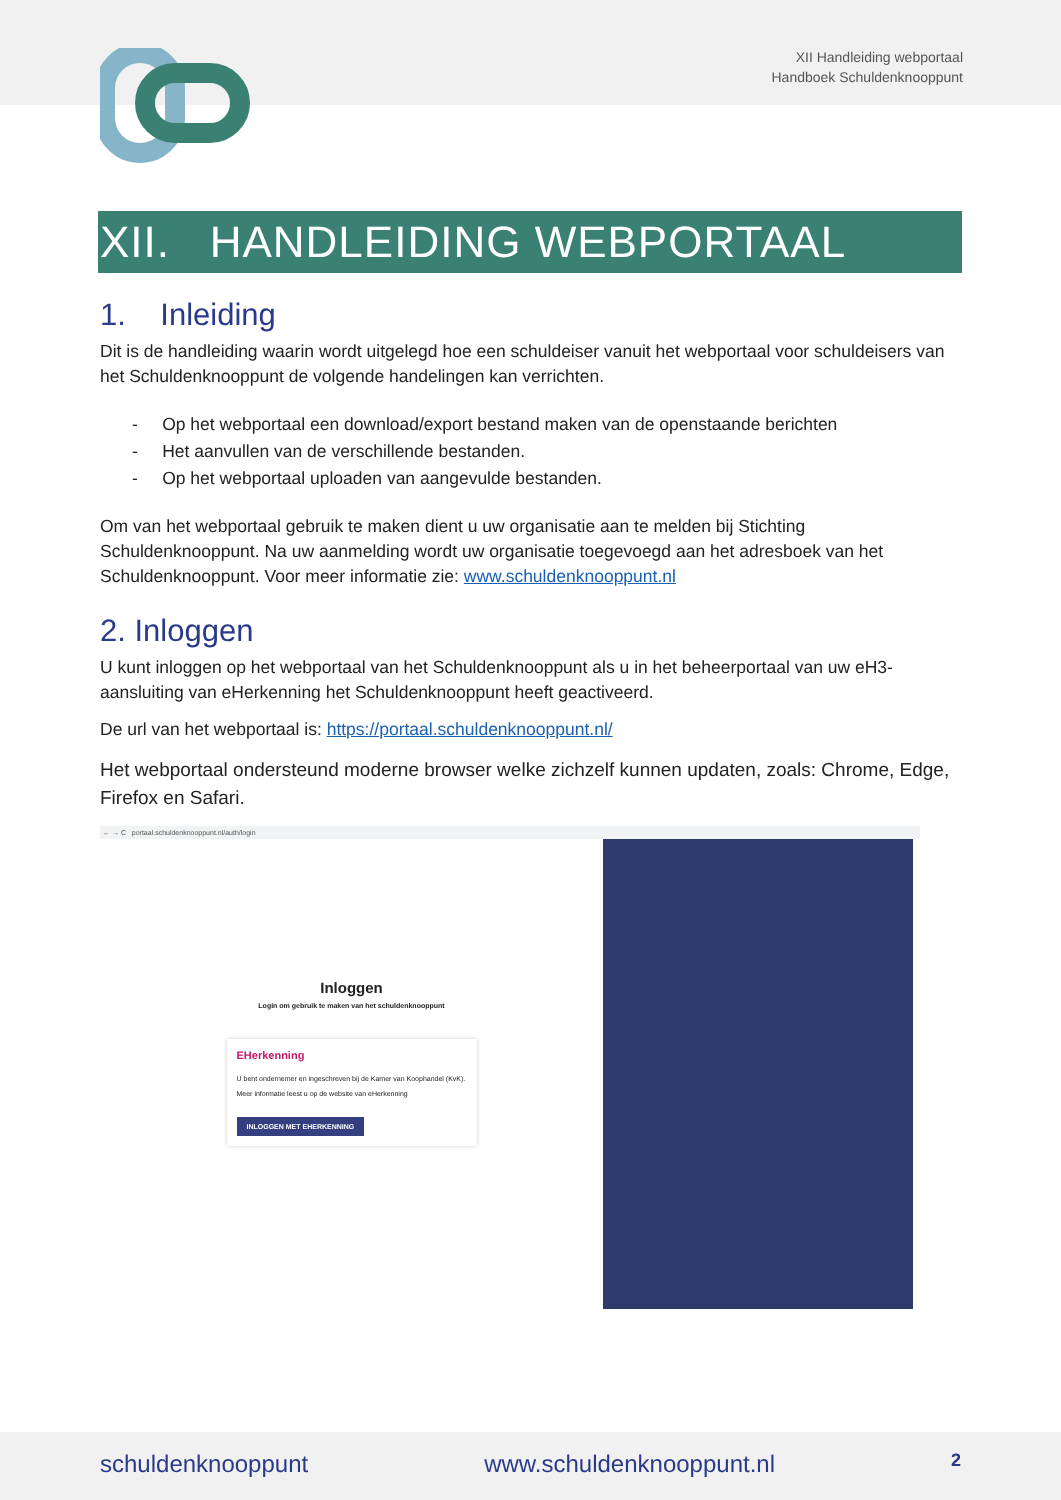XII Handleiding webportaal
Handboek Schuldenknooppunt
XII. HANDLEIDING WEBPORTAAL
1. Inleiding
Dit is de handleiding waarin wordt uitgelegd hoe een schuldeiser vanuit het webportaal voor schuldeisers van het Schuldenknooppunt de volgende handelingen kan verrichten.
- Op het webportaal een download/export bestand maken van de openstaande berichten
- Het aanvullen van de verschillende bestanden.
- Op het webportaal uploaden van aangevulde bestanden.
Om van het webportaal gebruik te maken dient u uw organisatie aan te melden bij Stichting Schuldenknooppunt. Na uw aanmelding wordt uw organisatie toegevoegd aan het adresboek van het Schuldenknooppunt. Voor meer informatie zie: www.schuldenknooppunt.nl
2. Inloggen
U kunt inloggen op het webportaal van het Schuldenknooppunt als u in het beheerportaal van uw eH3-aansluiting van eHerkenning het Schuldenknooppunt heeft geactiveerd.
De url van het webportaal is: https://portaal.schuldenknooppunt.nl/
Het webportaal ondersteund moderne browser welke zichzelf kunnen updaten, zoals: Chrome, Edge, Firefox en Safari.
← → C portaal.schuldenknooppunt.nl/auth/login
Inloggen
Login om gebruik te maken van het schuldenknooppunt
EHerkenning
U bent ondernemer en ingeschreven bij de Kamer van Koophandel (KvK).
Meer informatie leest u op de website van eHerkenning
INLOGGEN MET EHERKENNING
schuldenknooppunt www.schuldenknooppunt.nl 2